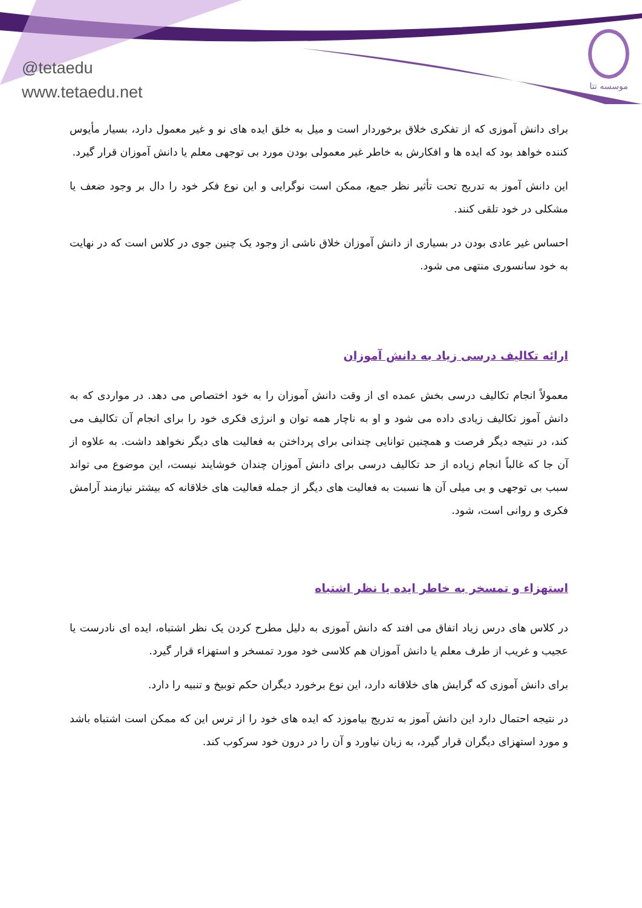@tetaedu
www.tetaedu.net
موسسه تتا
برای دانش آموزی که از تفکری خلاق برخوردار است و میل به خلق ایده های نو و غیر معمول دارد، بسیار مأیوس کننده خواهد بود که ایده ها و افکارش به خاطر غیر معمولی بودن مورد بی توجهی معلم یا دانش آموزان قرار گیرد.
این دانش آموز به تدریج تحت تأثیر نظر جمع، ممکن است نوگرایی و این نوع فکر خود را دال بر وجود ضعف یا مشکلی در خود تلقی کنند.
احساس غیر عادی بودن در بسیاری از دانش آموزان خلاق ناشی از وجود یک چنین جوی در کلاس است که در نهایت به خود سانسوری منتهی می شود.
ارائه تکالیف درسی زیاد به دانش آموزان
معمولاً انجام تکالیف درسی بخش عمده ای از وقت دانش آموزان را به خود اختصاص می دهد. در مواردی که به دانش آموز تکالیف زیادی داده می شود و او به ناچار همه توان و انرژی فکری خود را برای انجام آن تکالیف می کند، در نتیجه دیگر فرصت و همچنین توانایی چندانی برای پرداختن به فعالیت های دیگر نخواهد داشت. به علاوه از آن جا که غالباً انجام زیاده از حد تکالیف درسی برای دانش آموزان چندان خوشایند نیست، این موضوع می تواند سبب بی توجهی و بی میلی آن ها نسبت به فعالیت های دیگر از جمله فعالیت های خلاقانه که بیشتر نیازمند آرامش فکری و روانی است، شود.
استهزاء و تمسخر به خاطر ایده یا نظر اشتباه
در کلاس های درس زیاد اتفاق می افتد که دانش آموزی به دلیل مطرح کردن یک نظر اشتباه، ایده ای نادرست یا عجیب و غریب از طرف معلم یا دانش آموزان هم کلاسی خود مورد تمسخر و استهزاء قرار گیرد.
برای دانش آموزی که گرایش های خلاقانه دارد، این نوع برخورد دیگران حکم توبیخ و تنبیه را دارد.
در نتیجه احتمال دارد این دانش آموز به تدریج بیاموزد که ایده های خود را از ترس این که ممکن است اشتباه باشد و مورد استهزای دیگران قرار گیرد، به زبان نیاورد و آن را در درون خود سرکوب کند.